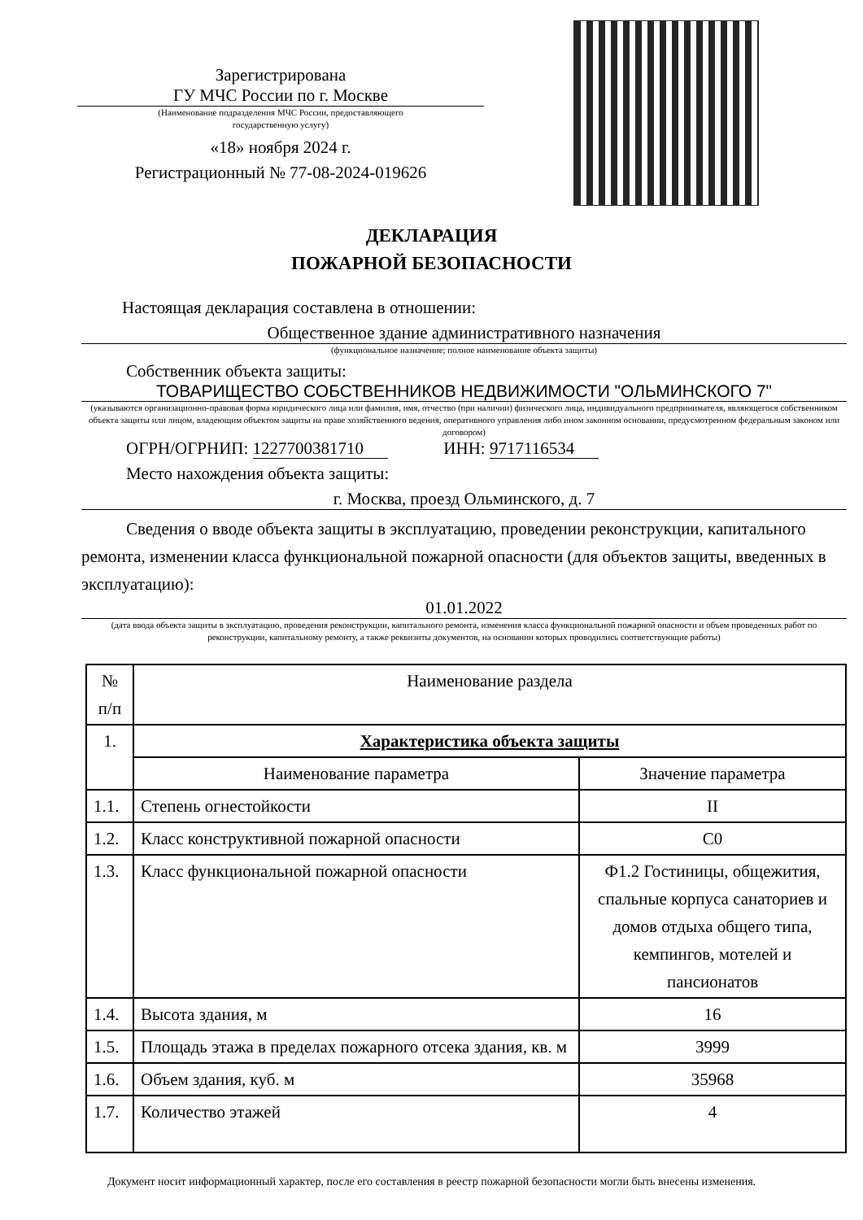Зарегистрирована
ГУ МЧС России по г. Москве
(Наименование подразделения МЧС России, предоставляющего
государственную услугу)
«18» ноября 2024 г.
Регистрационный № 77-08-2024-019626
ДЕКЛАРАЦИЯ
ПОЖАРНОЙ БЕЗОПАСНОСТИ
Настоящая декларация составлена в отношении:
Общественное здание административного назначения
(функциональное назначение; полное наименование объекта защиты)
Собственник объекта защиты:
ТОВАРИЩЕСТВО СОБСТВЕННИКОВ НЕДВИЖИМОСТИ "ОЛЬМИНСКОГО 7"
(указываются организационно-правовая форма юридического лица или фамилия, имя, отчество (при наличии) физического лица, индивидуального предпринимателя, являющегося собственником объекта защиты или лицом, владеющим объектом защиты на праве хозяйственного ведения, оперативного управления либо ином законном основании, предусмотренном федеральным законом или договором)
ОГРН/ОГРНИП: 1227700381710 ИНН: 9717116534
Место нахождения объекта защиты:
г. Москва, проезд Ольминского, д. 7
Сведения о вводе объекта защиты в эксплуатацию, проведении реконструкции, капитального ремонта, изменении класса функциональной пожарной опасности (для объектов защиты, введенных в эксплуатацию):
01.01.2022
(дата ввода объекта защиты в эксплуатацию, проведения реконструкции, капитального ремонта, изменения класса функциональной пожарной опасности и объем проведенных работ по реконструкции, капитальному ремонту, а также реквизиты документов, на основании которых проводились соответствующие работы)
| № п/п | Наименование раздела | |
| --- | --- | --- |
| 1. | Характеристика объекта защиты | |
| | Наименование параметра | Значение параметра |
| 1.1. | Степень огнестойкости | II |
| 1.2. | Класс конструктивной пожарной опасности | С0 |
| 1.3. | Класс функциональной пожарной опасности | Ф1.2 Гостиницы, общежития, спальные корпуса санаториев и домов отдыха общего типа, кемпингов, мотелей и пансионатов |
| 1.4. | Высота здания, м | 16 |
| 1.5. | Площадь этажа в пределах пожарного отсека здания, кв. м | 3999 |
| 1.6. | Объем здания, куб. м | 35968 |
| 1.7. | Количество этажей | 4 |
Документ носит информационный характер, после его составления в реестр пожарной безопасности могли быть внесены изменения.